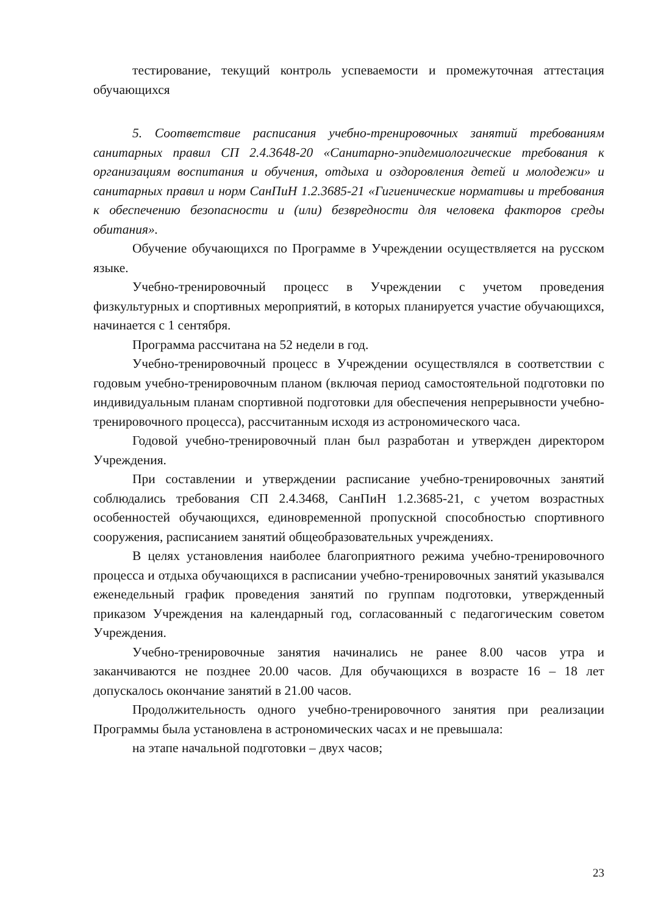тестирование, текущий контроль успеваемости и промежуточная аттестация обучающихся
5. Соответствие расписания учебно-тренировочных занятий требованиям санитарных правил СП 2.4.3648-20 «Санитарно-эпидемиологические требования к организациям воспитания и обучения, отдыха и оздоровления детей и молодежи» и санитарных правил и норм СанПиН 1.2.3685-21 «Гигиенические нормативы и требования к обеспечению безопасности и (или) безвредности для человека факторов среды обитания».
Обучение обучающихся по Программе в Учреждении осуществляется на русском языке.
Учебно-тренировочный процесс в Учреждении с учетом проведения физкультурных и спортивных мероприятий, в которых планируется участие обучающихся, начинается с 1 сентября.
Программа рассчитана на 52 недели в год.
Учебно-тренировочный процесс в Учреждении осуществлялся в соответствии с годовым учебно-тренировочным планом (включая период самостоятельной подготовки по индивидуальным планам спортивной подготовки для обеспечения непрерывности учебно-тренировочного процесса), рассчитанным исходя из астрономического часа.
Годовой учебно-тренировочный план был разработан и утвержден директором Учреждения.
При составлении и утверждении расписание учебно-тренировочных занятий соблюдались требования СП 2.4.3468, СанПиН 1.2.3685-21, с учетом возрастных особенностей обучающихся, единовременной пропускной способностью спортивного сооружения, расписанием занятий общеобразовательных учреждениях.
В целях установления наиболее благоприятного режима учебно-тренировочного процесса и отдыха обучающихся в расписании учебно-тренировочных занятий указывался еженедельный график проведения занятий по группам подготовки, утвержденный приказом Учреждения на календарный год, согласованный с педагогическим советом Учреждения.
Учебно-тренировочные занятия начинались не ранее 8.00 часов утра и заканчиваются не позднее 20.00 часов. Для обучающихся в возрасте 16 – 18 лет допускалось окончание занятий в 21.00 часов.
Продолжительность одного учебно-тренировочного занятия при реализации Программы была установлена в астрономических часах и не превышала:
на этапе начальной подготовки – двух часов;
23